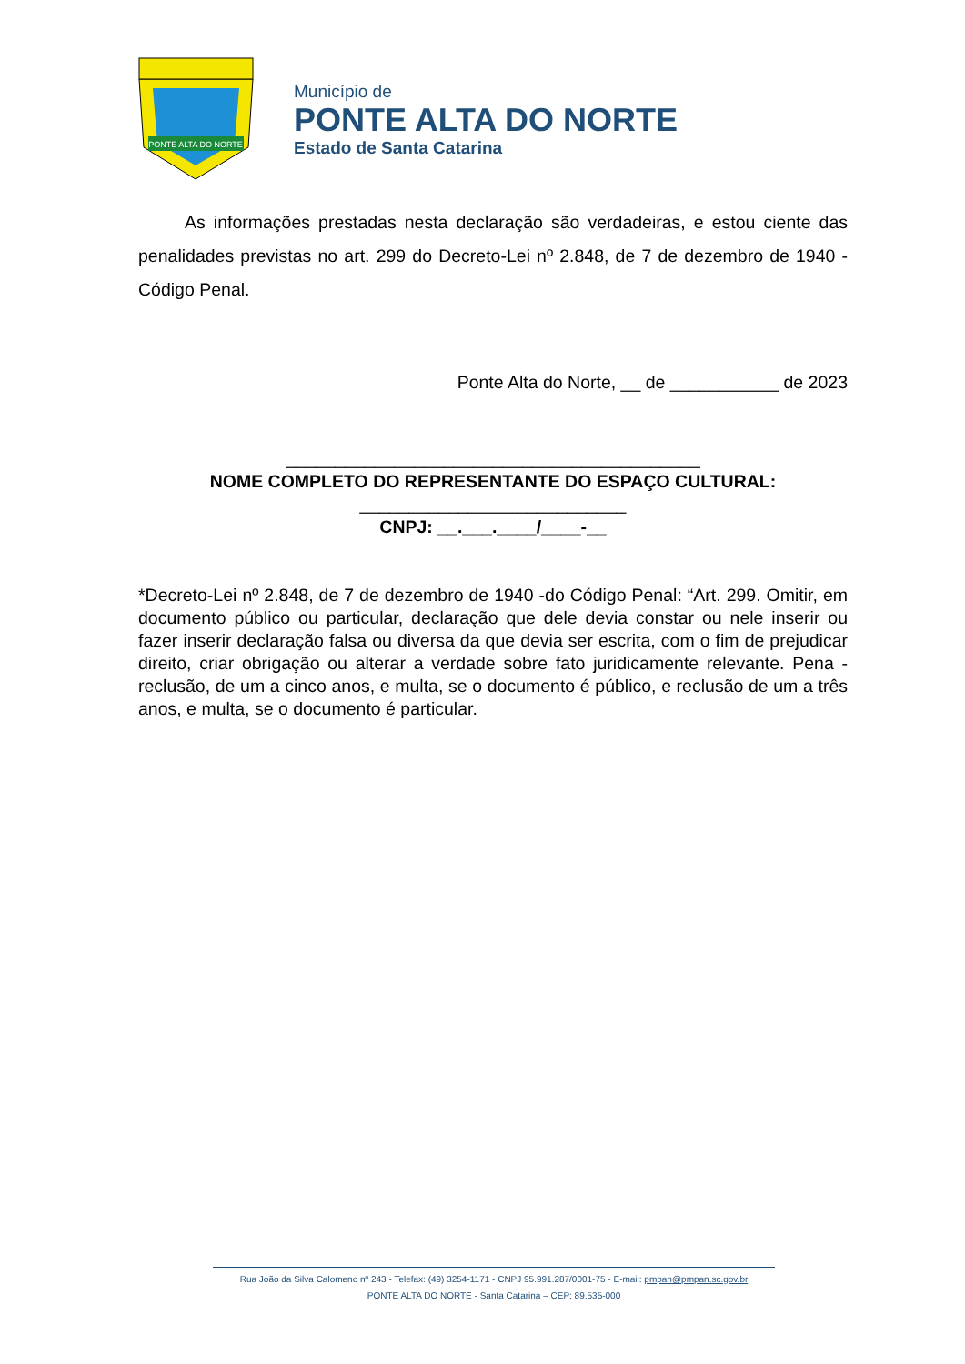PONTE ALTA DO NORTE
Município de
PONTE ALTA DO NORTE
Estado de Santa Catarina
As informações prestadas nesta declaração são verdadeiras, e estou ciente das penalidades previstas no art. 299 do Decreto-Lei nº 2.848, de 7 de dezembro de 1940 - Código Penal.
Ponte Alta do Norte, __ de ___________ de 2023
__________________________________________
NOME COMPLETO DO REPRESENTANTE DO ESPAÇO CULTURAL:
___________________________
CNPJ: __.___.____/____-__
*Decreto-Lei nº 2.848, de 7 de dezembro de 1940 -do Código Penal: “Art. 299. Omitir, em documento público ou particular, declaração que dele devia constar ou nele inserir ou fazer inserir declaração falsa ou diversa da que devia ser escrita, com o fim de prejudicar direito, criar obrigação ou alterar a verdade sobre fato juridicamente relevante. Pena - reclusão, de um a cinco anos, e multa, se o documento é público, e reclusão de um a três anos, e multa, se o documento é particular.
Rua João da Silva Calomeno nº 243 - Telefax: (49) 3254-1171 - CNPJ 95.991.287/0001-75 - E-mail: pmpan@pmpan.sc.gov.br
PONTE ALTA DO NORTE - Santa Catarina – CEP: 89.535-000